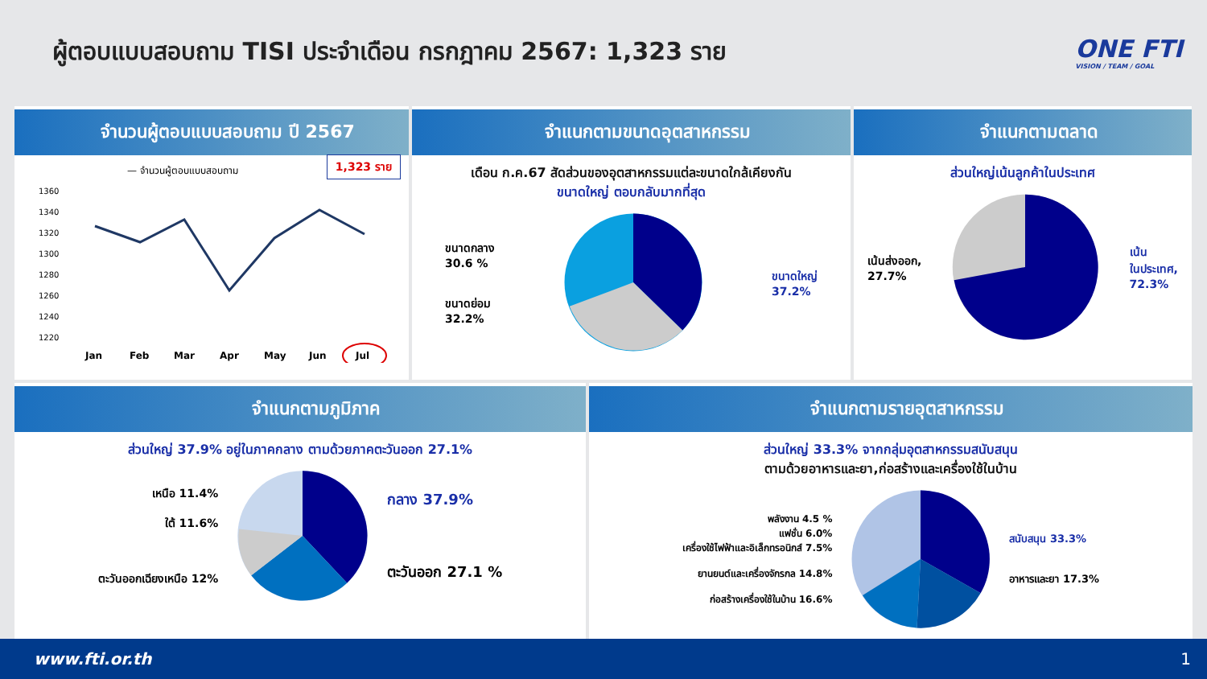ผู้ตอบแบบสอบถาม TISI ประจำเดือน กรกฎาคม 2567: 1,323 ราย
ONE FTI
VISION / TEAM / GOAL
จำนวนผู้ตอบแบบสอบถาม ปี 2567
1,323 ราย
— จำนวนผู้ตอบแบบสอบถาม
1360
1340
1320
1300
1280
1260
1240
1220
Jan
Feb
Mar
Apr
May
Jun
Jul
จำแนกตามขนาดอุตสาหกรรม
เดือน ก.ค.67 สัดส่วนของอุตสาหกรรมแต่ละขนาดใกล้เคียงกัน
ขนาดใหญ่ ตอบกลับมากที่สุด
ขนาดกลาง
30.6 %
ขนาดย่อม
32.2%
ขนาดใหญ่
37.2%
จำแนกตามตลาด
ส่วนใหญ่เน้นลูกค้าในประเทศ
เน้นส่งออก,
27.7%
เน้น
ในประเทศ,
72.3%
จำแนกตามภูมิภาค
ส่วนใหญ่ 37.9% อยู่ในภาคกลาง ตามด้วยภาคตะวันออก 27.1%
เหนือ 11.4%
ใต้ 11.6%
ตะวันออกเฉียงเหนือ 12%
กลาง 37.9%
ตะวันออก 27.1 %
จำแนกตามรายอุตสาหกรรม
ส่วนใหญ่ 33.3% จากกลุ่มอุตสาหกรรมสนับสนุน
ตามด้วยอาหารและยา,ก่อสร้างและเครื่องใช้ในบ้าน
พลังงาน 4.5 %
แฟชั่น 6.0%
เครื่องใช้ไฟฟ้าและอิเล็กทรอนิกส์ 7.5%
ยานยนต์และเครื่องจักรกล 14.8%
ก่อสร้างเครื่องใช้ในบ้าน 16.6%
สนับสนุน 33.3%
อาหารและยา 17.3%
www.fti.or.th 1